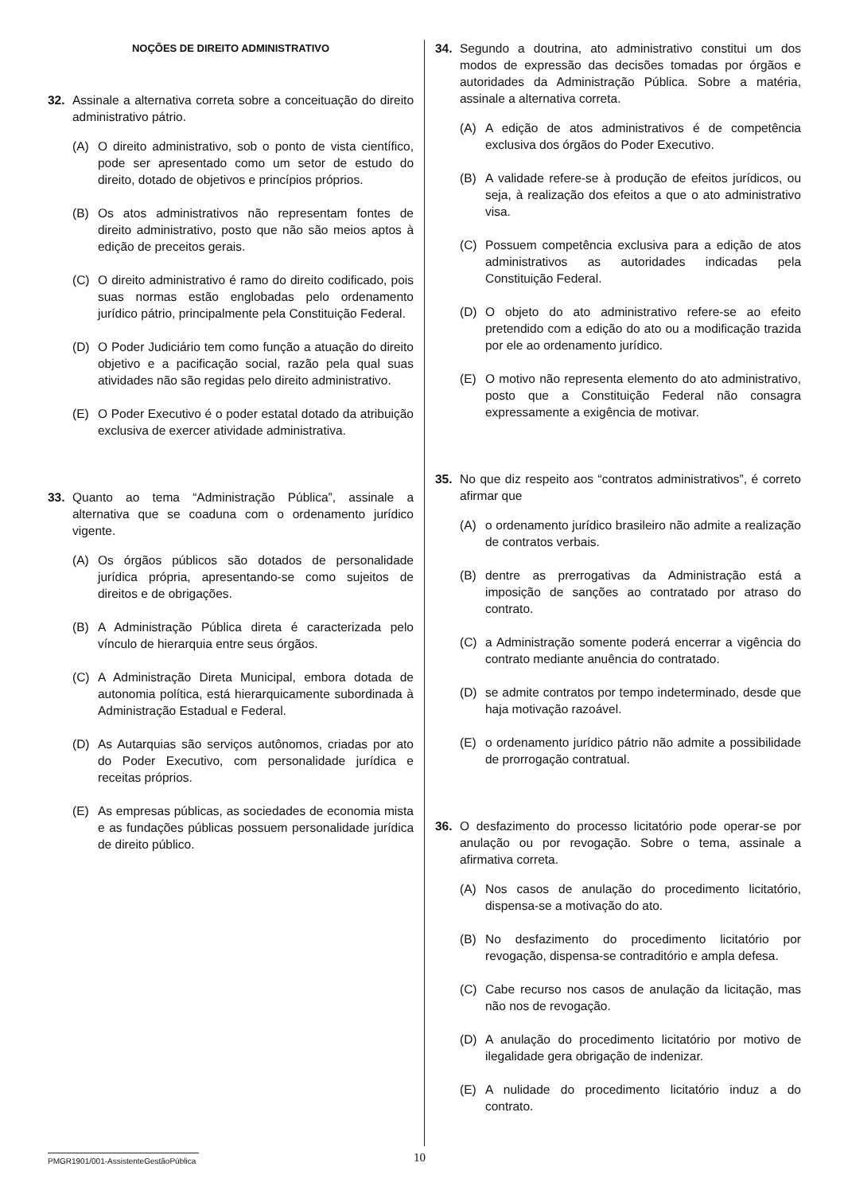NOÇÕES DE DIREITO ADMINISTRATIVO
32. Assinale a alternativa correta sobre a conceituação do direito administrativo pátrio.
(A) O direito administrativo, sob o ponto de vista científico, pode ser apresentado como um setor de estudo do direito, dotado de objetivos e princípios próprios.
(B) Os atos administrativos não representam fontes de direito administrativo, posto que não são meios aptos à edição de preceitos gerais.
(C) O direito administrativo é ramo do direito codificado, pois suas normas estão englobadas pelo ordenamento jurídico pátrio, principalmente pela Constituição Federal.
(D) O Poder Judiciário tem como função a atuação do direito objetivo e a pacificação social, razão pela qual suas atividades não são regidas pelo direito administrativo.
(E) O Poder Executivo é o poder estatal dotado da atribuição exclusiva de exercer atividade administrativa.
33. Quanto ao tema “Administração Pública”, assinale a alternativa que se coaduna com o ordenamento jurídico vigente.
(A) Os órgãos públicos são dotados de personalidade jurídica própria, apresentando-se como sujeitos de direitos e de obrigações.
(B) A Administração Pública direta é caracterizada pelo vínculo de hierarquia entre seus órgãos.
(C) A Administração Direta Municipal, embora dotada de autonomia política, está hierarquicamente subordinada à Administração Estadual e Federal.
(D) As Autarquias são serviços autônomos, criadas por ato do Poder Executivo, com personalidade jurídica e receitas próprios.
(E) As empresas públicas, as sociedades de economia mista e as fundações públicas possuem personalidade jurídica de direito público.
34. Segundo a doutrina, ato administrativo constitui um dos modos de expressão das decisões tomadas por órgãos e autoridades da Administração Pública. Sobre a matéria, assinale a alternativa correta.
(A) A edição de atos administrativos é de competência exclusiva dos órgãos do Poder Executivo.
(B) A validade refere-se à produção de efeitos jurídicos, ou seja, à realização dos efeitos a que o ato administrativo visa.
(C) Possuem competência exclusiva para a edição de atos administrativos as autoridades indicadas pela Constituição Federal.
(D) O objeto do ato administrativo refere-se ao efeito pretendido com a edição do ato ou a modificação trazida por ele ao ordenamento jurídico.
(E) O motivo não representa elemento do ato administrativo, posto que a Constituição Federal não consagra expressamente a exigência de motivar.
35. No que diz respeito aos “contratos administrativos”, é correto afirmar que
(A) o ordenamento jurídico brasileiro não admite a realização de contratos verbais.
(B) dentre as prerrogativas da Administração está a imposição de sanções ao contratado por atraso do contrato.
(C) a Administração somente poderá encerrar a vigência do contrato mediante anuência do contratado.
(D) se admite contratos por tempo indeterminado, desde que haja motivação razoável.
(E) o ordenamento jurídico pátrio não admite a possibilidade de prorrogação contratual.
36. O desfazimento do processo licitatório pode operar-se por anulação ou por revogação. Sobre o tema, assinale a afirmativa correta.
(A) Nos casos de anulação do procedimento licitatório, dispensa-se a motivação do ato.
(B) No desfazimento do procedimento licitatório por revogação, dispensa-se contraditório e ampla defesa.
(C) Cabe recurso nos casos de anulação da licitação, mas não nos de revogação.
(D) A anulação do procedimento licitatório por motivo de ilegalidade gera obrigação de indenizar.
(E) A nulidade do procedimento licitatório induz a do contrato.
PMGR1901/001-AssistenteGestãoPública
10